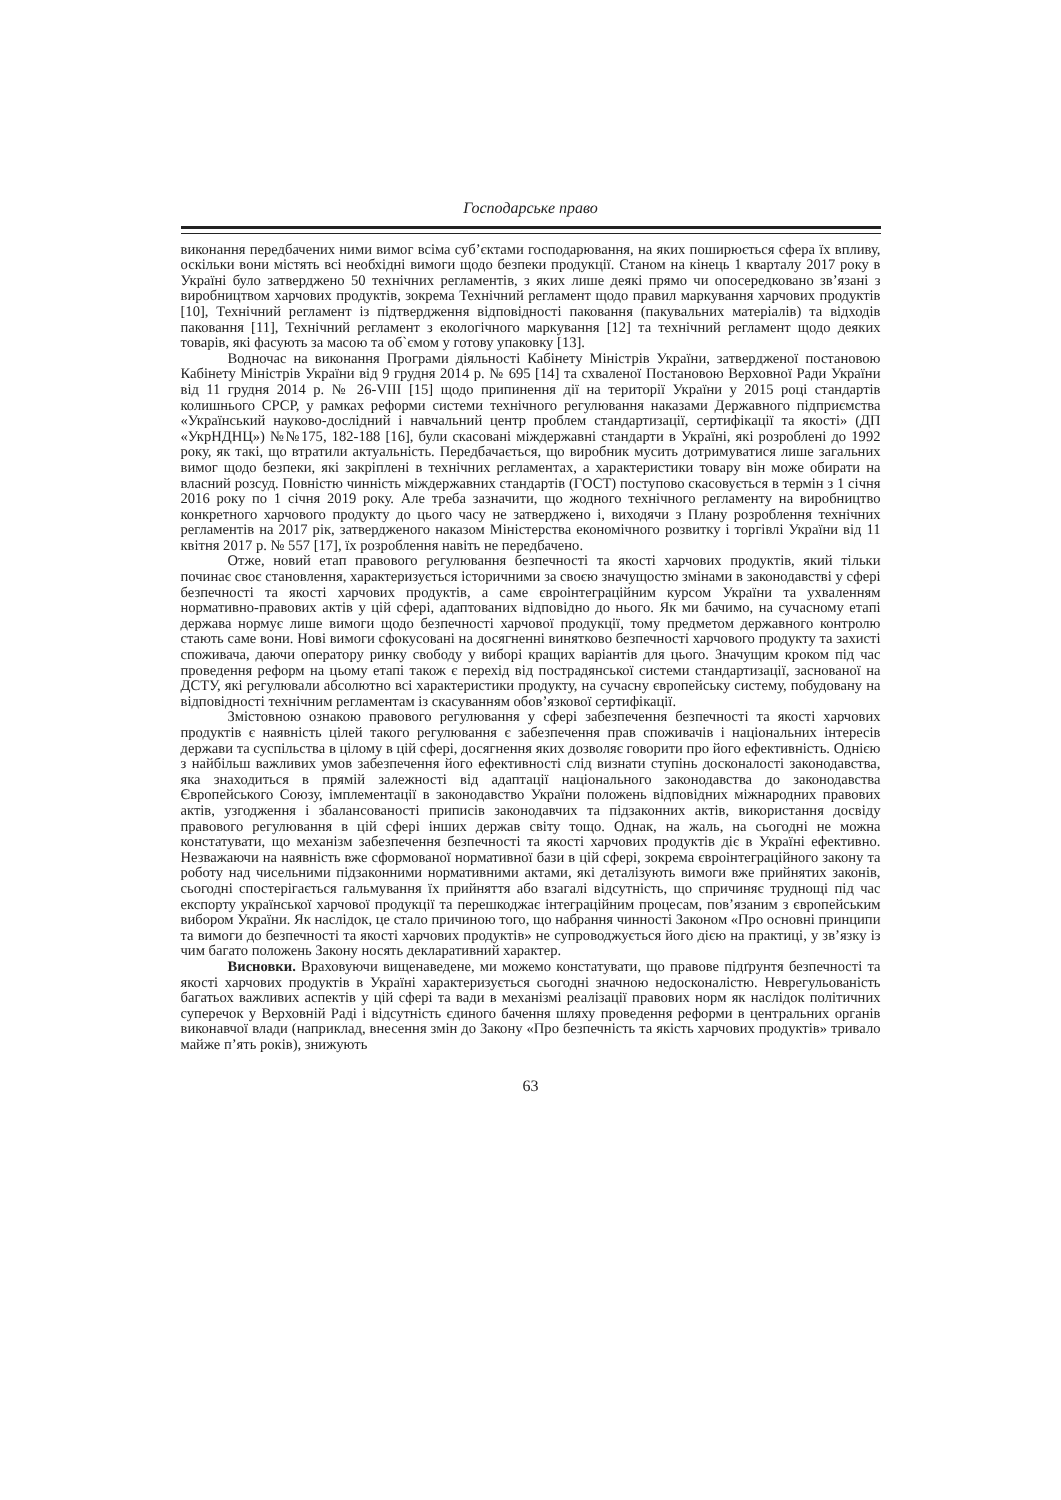Господарське право
виконання передбачених ними вимог всіма суб’єктами господарювання, на яких поширюється сфера їх впливу, оскільки вони містять всі необхідні вимоги щодо безпеки продукції. Станом на кінець 1 кварталу 2017 року в Україні було затверджено 50 технічних регламентів, з яких лише деякі прямо чи опосередковано зв’язані з виробництвом харчових продуктів, зокрема Технічний регламент щодо правил маркування харчових продуктів [10], Технічний регламент із підтвердження відповідності паковання (пакувальних матеріалів) та відходів паковання [11], Технічний регламент з екологічного маркування [12] та технічний регламент щодо деяких товарів, які фасують за масою та об`ємом у готову упаковку [13].
Водночас на виконання Програми діяльності Кабінету Міністрів України, затвердженої постановою Кабінету Міністрів України від 9 грудня 2014 р. № 695 [14] та схваленої Постановою Верховної Ради України від 11 грудня 2014 р. № 26-VIII [15] щодо припинення дії на території України у 2015 році стандартів колишнього СРСР, у рамках реформи системи технічного регулювання наказами Державного підприємства «Український науково-дослідний і навчальний центр проблем стандартизації, сертифікації та якості» (ДП «УкрНДНЦ») №№175, 182-188 [16], були скасовані міждержавні стандарти в Україні, які розроблені до 1992 року, як такі, що втратили актуальність. Передбачається, що виробник мусить дотримуватися лише загальних вимог щодо безпеки, які закріплені в технічних регламентах, а характеристики товару він може обирати на власний розсуд. Повністю чинність міждержавних стандартів (ГОСТ) поступово скасовується в термін з 1 січня 2016 року по 1 січня 2019 року. Але треба зазначити, що жодного технічного регламенту на виробництво конкретного харчового продукту до цього часу не затверджено і, виходячи з Плану розроблення технічних регламентів на 2017 рік, затвердженого наказом Міністерства економічного розвитку і торгівлі України від 11 квітня 2017 р. № 557 [17], їх розроблення навіть не передбачено.
Отже, новий етап правового регулювання безпечності та якості харчових продуктів, який тільки починає своє становлення, характеризується історичними за своєю значущостю змінами в законодавстві у сфері безпечності та якості харчових продуктів, а саме євроінтеграційним курсом України та ухваленням нормативно-правових актів у цій сфері, адаптованих відповідно до нього. Як ми бачимо, на сучасному етапі держава нормує лише вимоги щодо безпечності харчової продукції, тому предметом державного контролю стають саме вони. Нові вимоги сфокусовані на досягненні винятково безпечності харчового продукту та захисті споживача, даючи оператору ринку свободу у виборі кращих варіантів для цього. Значущим кроком під час проведення реформ на цьому етапі також є перехід від пострадянської системи стандартизації, заснованої на ДСТУ, які регулювали абсолютно всі характеристики продукту, на сучасну європейську систему, побудовану на відповідності технічним регламентам із скасуванням обов’язкової сертифікації.
Змістовною ознакою правового регулювання у сфері забезпечення безпечності та якості харчових продуктів є наявність цілей такого регулювання є забезпечення прав споживачів і національних інтересів держави та суспільства в цілому в цій сфері, досягнення яких дозволяє говорити про його ефективність. Однією з найбільш важливих умов забезпечення його ефективності слід визнати ступінь досконалості законодавства, яка знаходиться в прямій залежності від адаптації національного законодавства до законодавства Європейського Союзу, імплементації в законодавство України положень відповідних міжнародних правових актів, узгодження і збалансованості приписів законодавчих та підзаконних актів, використання досвіду правового регулювання в цій сфері інших держав світу тощо. Однак, на жаль, на сьогодні не можна констатувати, що механізм забезпечення безпечності та якості харчових продуктів діє в Україні ефективно. Незважаючи на наявність вже сформованої нормативної бази в цій сфері, зокрема євроінтеграційного закону та роботу над чисельними підзаконними нормативними актами, які деталізують вимоги вже прийнятих законів, сьогодні спостерігається гальмування їх прийняття або взагалі відсутність, що спричиняє труднощі під час експорту української харчової продукції та перешкоджає інтеграційним процесам, пов’язаним з європейським вибором України. Як наслідок, це стало причиною того, що набрання чинності Законом «Про основні принципи та вимоги до безпечності та якості харчових продуктів» не супроводжується його дією на практиці, у зв’язку із чим багато положень Закону носять декларативний характер.
Висновки. Враховуючи вищенаведене, ми можемо констатувати, що правове підґрунтя безпечності та якості харчових продуктів в Україні характеризується сьогодні значною недосконалістю. Неврегульованість багатьох важливих аспектів у цій сфері та вади в механізмі реалізації правових норм як наслідок політичних суперечок у Верховній Раді і відсутність єдиного бачення шляху проведення реформи в центральних органів виконавчої влади (наприклад, внесення змін до Закону «Про безпечність та якість харчових продуктів» тривало майже п’ять років), знижують
63